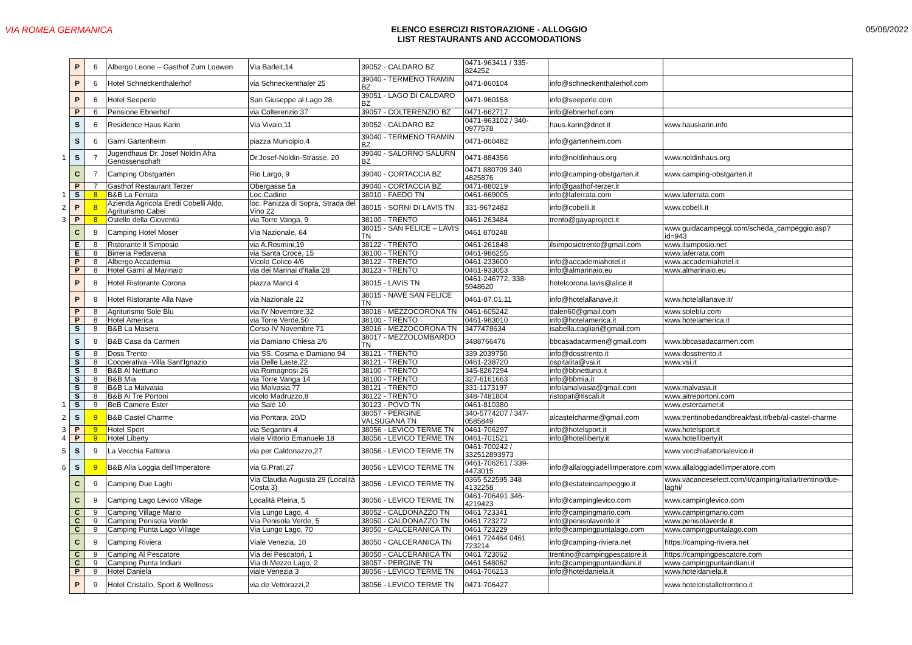VIA ROMEA GERMANICA ELENCO ESERCIZI RISTORAZIONE - ALLOGGIO
LIST RESTAURANTS AND ACCOMODATIONS
05/06/2022
| | P | 6 | Albergo Leone – Gasthof Zum Loewen | Via Barleit,14 | 39052 - CALDARO BZ | 0471-963411 / 335-824252 | | |
| | P | 6 | Hotel Schneckenthalerhof | via Schneckenthaler 25 | 39040 - TERMENO TRAMIN BZ | 0471-860104 | info@schneckenthalerhof.com | |
| | P | 6 | Hotel Seeperle | San Giuseppe al Lago 28 | 39051 - LAGO DI CALDARO BZ | 0471-960158 | info@seeperle.com | |
| | P | 6 | Pensione Ebnerhof | via Colterenzio 37 | 39057 - COLTERENZIO BZ | 0471-662717 | info@ebnerhof.com | |
| | S | 6 | Residence Haus Karin | Via Vivaio,11 | 39052 - CALDARO BZ | 0471-963102 / 340-0977578 | haus.karin@dnet.it | www.hauskarin.info |
| | S | 6 | Garni Gartenheim | piazza Municipio,4 | 39040 - TERMENO TRAMIN BZ | 0471-860482 | info@gartenheim.com | |
| 1 | S | 7 | Jugendhaus Dr. Josef Noldin Afra Genossenschaft | Dr.Josef-Noldin-Strasse, 20 | 39040 - SALORNO SALURN BZ | 0471-884356 | info@noldinhaus.org | www.noldinhaus.org |
| | C | 7 | Camping Obstgarten | Rio Largo, 9 | 39040 - CORTACCIA BZ | 0471 880709 340 4825876 | info@camping-obstgarten.it | www.camping-obstgarten.it |
| | P | 7 | Gasthof Restaurant Terzer | Obergasse 5a | 39040 - CORTACCIA BZ | 0471-880219 | info@gasthof-terzer.it | |
| 1 | S | 8 | B&B La Ferrata | Loc.Cadino | 38010 - FAEDO TN | 0461-669005 | info@laferrata.com | www.laferrata.com |
| 2 | P | 8 | Azienda Agricola Eredi Cobelli Aldo, Agriturismo Cabei | loc. Panizza di Sopra, Strada del Vino 22 | 38015 - SORNI DI LAVIS TN | 331-9672482 | info@cobelli.it | www.cobelli.it |
| 3 | P | 8 | Ostello della Gioventù | via Torre Vanga, 9 | 38100 - TRENTO | 0461-263484 | trento@gayaproject.it | |
| | C | 8 | Camping Hotel Moser | Via Nazionale, 64 | 38015 - SAN FELICE – LAVIS TN | 0461 870248 | | www.guidacampeggi.com/scheda_campeggio.asp?id=943 |
| | E | 8 | Ristorante Il Simposio | via A.Rosmini,19 | 38122 - TRENTO | 0461-261848 | ilsimposiotrento@gmail.com | www.ilsimposio.net |
| | E | 8 | Birreria Pedavena | via Santa Croce, 15 | 38100 - TRENTO | 0461-986255 | | www.laferrata.com |
| | P | 8 | Albergo Accademia | Vicolo Colico 4/6 | 38122 - TRENTO | 0461-233600 | info@accademiahotel.it | www.accademiahotel.it |
| | P | 8 | Hotel Garnì al Marinaio | via dei Marinai d'Italia 28 | 38123 - TRENTO | 0461-933053 | info@almarinaio.eu | www.almarinaio.eu |
| | P | 8 | Hotel Ristorante Corona | piazza Manci 4 | 38015 - LAVIS TN | 0461-246772, 338-5948620 | hotelcorona.lavis@alice.it | |
| | P | 8 | Hotel Ristorante Alla Nave | via Nazionale 22 | 38015 - NAVE SAN FELICE TN | 0461-87.01.11 | info@hotelallanave.it | www.hotelallanave.it/ |
| | P | 8 | Agriturismo Sole Blu | via IV Novembre,32 | 38016 - MEZZOCORONA TN | 0461-605242 | dalen60@gmail.com | www.soleblu.com |
| | P | 8 | Hotel America | via Torre Verde,50 | 38100 - TRENTO | 0461-983010 | info@hotelamerica.it | www.hotelamerica.it |
| | S | 8 | B&B La Masera | Corso IV Novembre 71 | 38016 - MEZZOCORONA TN | 3477478634 | isabella.cagliari@gmail.com | |
| | S | 8 | B&B Casa da Carmen | via Damiano Chiesa 2/6 | 38017 - MEZZOLOMBARDO TN | 3488766476 | bbcasadacarmen@gmail.com | www.bbcasadacarmen.com |
| | S | 8 | Doss Trento | via SS. Cosma e Damiano 94 | 38121 - TRENTO | 339 2039750 | info@dosstrento.it | www.dosstrento.it |
| | S | 8 | Cooperativa -Villa Sant'Ignazio | via Delle Laste,22 | 38121 - TRENTO | 0461-238720 | ospitalita@vsi.it | www.vsi.it |
| | S | 8 | B&B Al Nettuno | via Romagnosi 26 | 38100 - TRENTO | 345-8267294 | info@bbnettuno.it | |
| | S | 8 | B&B Mia | via Torre Vanga 14 | 38100 - TRENTO | 327-6161663 | info@bbmia.it | |
| | S | 8 | B&B La Malvasia | via Malvasia,77 | 38121 - TRENTO | 331-1173197 | infolamalvasia@gmail.com | www.malvasia.it |
| | S | 8 | B&B Ai Tre Portoni | vicolo Madruzzo,8 | 38122 - TRENTO | 348-7481804 | ristopat@tiscali.it | www.aitreportoni.com |
| 1 | S | 9 | BeB Camere Ester | via Salè 10 | 30123 - POVO TN | 0461-810380 | | www.estercamer.it |
| 2 | S | 9 | B&B Castel Charme | via Pontara, 20/D | 38057 - PERGINE VALSUGANA TN | 340-5774207 / 347-0585849 | alcastelcharme@gmail.com | www.trentinobedandbreakfast.it/beb/al-castel-charme |
| 3 | P | 9 | Hotel Sport | via Segantini 4 | 38056 - LEVICO TERME TN | 0461-706297 | info@hotelsport.it | www.hotelsport.it |
| 4 | P | 9 | Hotel Liberty | viale Vittorio Emanuele 18 | 38056 - LEVICO TERME TN | 0461-701521 | info@hotelliberty.it | www.hotelliberty.it |
| 5 | S | 9 | La Vecchia Fattoria | via per Caldonazzo,27 | 38056 - LEVICO TERME TN | 0461-700242 / 332512893973 | | www.vecchiafattorialevico.it |
| 6 | S | 9 | B&B Alla Loggia dell'Imperatore | via G.Prati,27 | 38056 - LEVICO TERME TN | 0461-706261 / 339-4473015 | info@allaloggiadellimperatore.com | www.allaloggiadellimperatore.com |
| | C | 9 | Camping Due Laghi | Via Claudia Augusta 29 (Località Costa 3) | 38056 - LEVICO TERME TN | 0365 522595 348 4132258 | info@estateincampeggio.it | www.vacanceselect.com/it/camping/italia/trentino/due-laghi/ |
| | C | 9 | Camping Lago Levico Village | Località Pleina, 5 | 38056 - LEVICO TERME TN | 0461-706491 346-4219423 | info@campinglevico.com | www.campinglevico.com |
| | C | 9 | Camping Village Mario | Via Lungo Lago, 4 | 38052 - CALDONAZZO TN | 0461 723341 | info@campingmario.com | www.campingmario.com |
| | C | 9 | Camping Penisola Verde | Via Penisola Verde, 5 | 38050 - CALDONAZZO TN | 0461 723272 | info@penisolaverde.it | www.penisolaverde.it |
| | C | 9 | Camping Punta Lago Village | Via Lungo Lago, 70 | 38050 - CALCERANICA TN | 0461 723229 | info@campingpuntalago.com | www.campingpuntalago.com |
| | C | 9 | Camping Riviera | Viale Venezia, 10 | 38050 - CALCERANICA TN | 0461 724464 0461 723214 | info@camping-riviera.net | https://camping-riviera.net |
| | C | 9 | Camping Al Pescatore | Via dei Pescatori, 1 | 38050 - CALCERANICA TN | 0461 723062 | trentino@campingpescatore.it | https://campingpescatore.com |
| | C | 9 | Camping Punta Indiani | Via di Mezzo Lago, 2 | 38057 - PERGINE TN | 0461 548062 | info@campingpuntaindiani.it | www.campingpuntaindiani.it |
| | P | 9 | Hotel Daniela | viale Venezia 3 | 38056 - LEVICO TERME TN | 0461-706213 | info@hoteldaniela.it | www.hoteldaniela.it |
| | P | 9 | Hotel Cristallo, Sport & Wellness | via de Vettorazzi,2 | 38056 - LEVICO TERME TN | 0471-706427 | | www.hotelcristallotrentino.it |